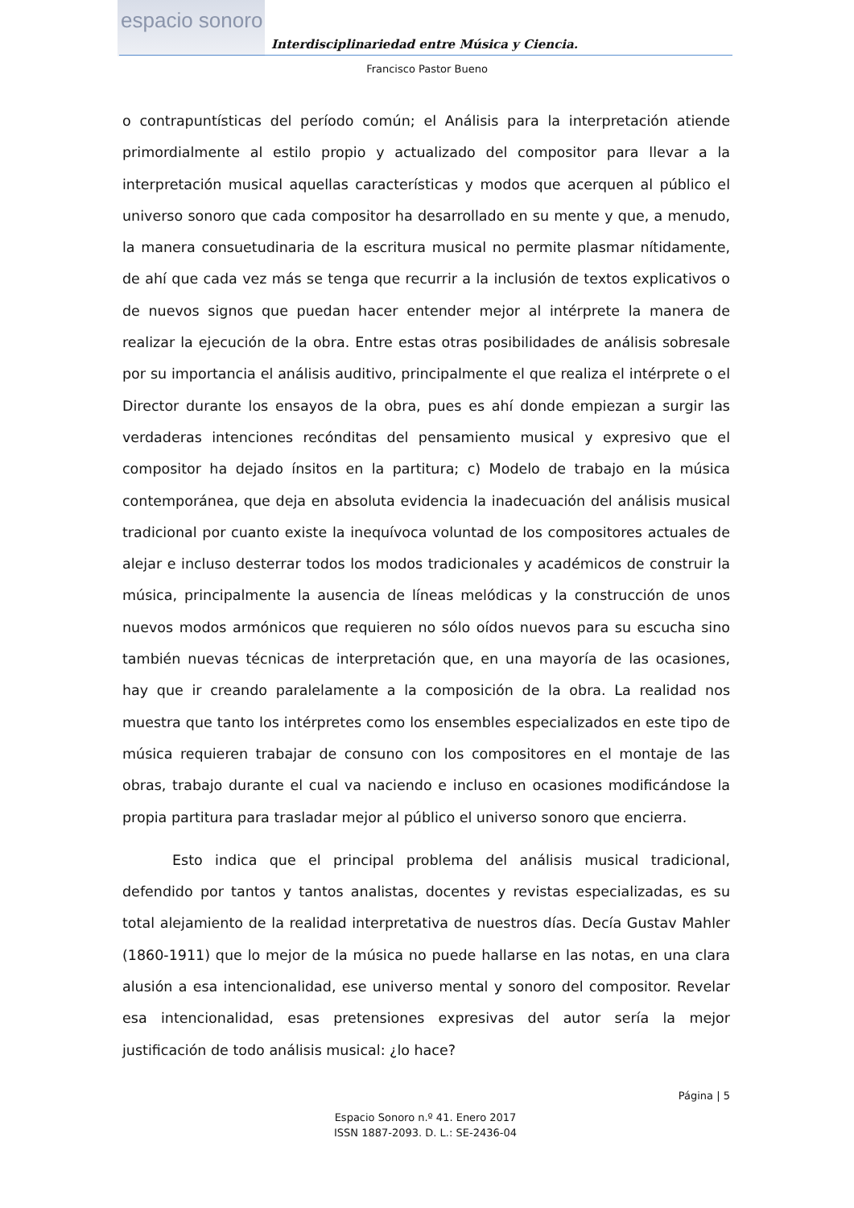espacio sonoro
Interdisciplinariedad entre Música y Ciencia.
Francisco Pastor Bueno
o contrapuntísticas del período común; el Análisis para la interpretación atiende primordialmente al estilo propio y actualizado del compositor para llevar a la interpretación musical aquellas características y modos que acerquen al público el universo sonoro que cada compositor ha desarrollado en su mente y que, a menudo, la manera consuetudinaria de la escritura musical no permite plasmar nítidamente, de ahí que cada vez más se tenga que recurrir a la inclusión de textos explicativos o de nuevos signos que puedan hacer entender mejor al intérprete la manera de realizar la ejecución de la obra. Entre estas otras posibilidades de análisis sobresale por su importancia el análisis auditivo, principalmente el que realiza el intérprete o el Director durante los ensayos de la obra, pues es ahí donde empiezan a surgir las verdaderas intenciones recónditas del pensamiento musical y expresivo que el compositor ha dejado ínsitos en la partitura; c) Modelo de trabajo en la música contemporánea, que deja en absoluta evidencia la inadecuación del análisis musical tradicional por cuanto existe la inequívoca voluntad de los compositores actuales de alejar e incluso desterrar todos los modos tradicionales y académicos de construir la música, principalmente la ausencia de líneas melódicas y la construcción de unos nuevos modos armónicos que requieren no sólo oídos nuevos para su escucha sino también nuevas técnicas de interpretación que, en una mayoría de las ocasiones, hay que ir creando paralelamente a la composición de la obra. La realidad nos muestra que tanto los intérpretes como los ensembles especializados en este tipo de música requieren trabajar de consuno con los compositores en el montaje de las obras, trabajo durante el cual va naciendo e incluso en ocasiones modificándose la propia partitura para trasladar mejor al público el universo sonoro que encierra.
Esto indica que el principal problema del análisis musical tradicional, defendido por tantos y tantos analistas, docentes y revistas especializadas, es su total alejamiento de la realidad interpretativa de nuestros días. Decía Gustav Mahler (1860-1911) que lo mejor de la música no puede hallarse en las notas, en una clara alusión a esa intencionalidad, ese universo mental y sonoro del compositor. Revelar esa intencionalidad, esas pretensiones expresivas del autor sería la mejor justificación de todo análisis musical: ¿lo hace?
Página | 5
Espacio Sonoro n.º 41. Enero 2017
ISSN 1887-2093. D. L.: SE-2436-04